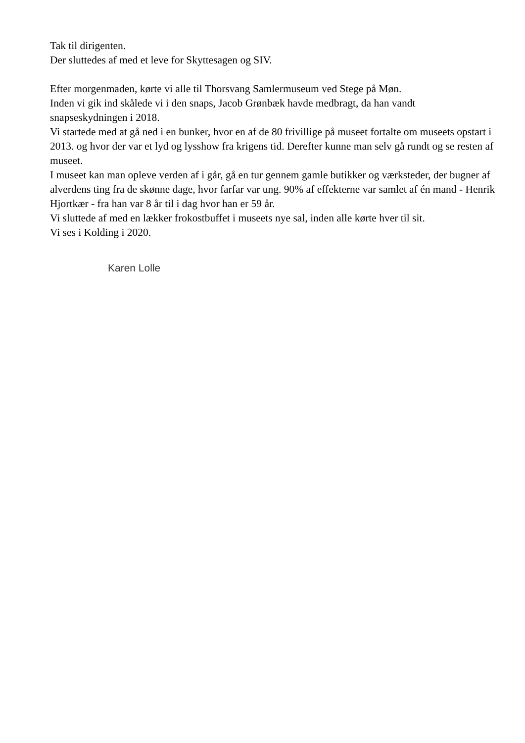Tak til dirigenten.
Der sluttedes af med et leve for Skyttesagen og SIV.
Efter morgenmaden, kørte vi alle til Thorsvang Samlermuseum ved Stege på Møn.
Inden vi gik ind skålede vi i den snaps, Jacob Grønbæk havde medbragt, da han vandt snapseskydningen i 2018.
Vi startede med at gå ned i en bunker, hvor en af de 80 frivillige på museet fortalte om museets opstart i 2013. og hvor der var et lyd og lysshow fra krigens tid. Derefter kunne man selv gå rundt og se resten af museet.
I museet kan man opleve verden af i går, gå en tur gennem gamle butikker og værksteder, der bugner af alverdens ting fra de skønne dage, hvor farfar var ung. 90% af effekterne var samlet af én mand - Henrik Hjortkær - fra han var 8 år til i dag hvor han er 59 år.
Vi sluttede af med en lækker frokostbuffet i museets nye sal, inden alle kørte hver til sit.
Vi ses i Kolding i 2020.
Karen Lolle